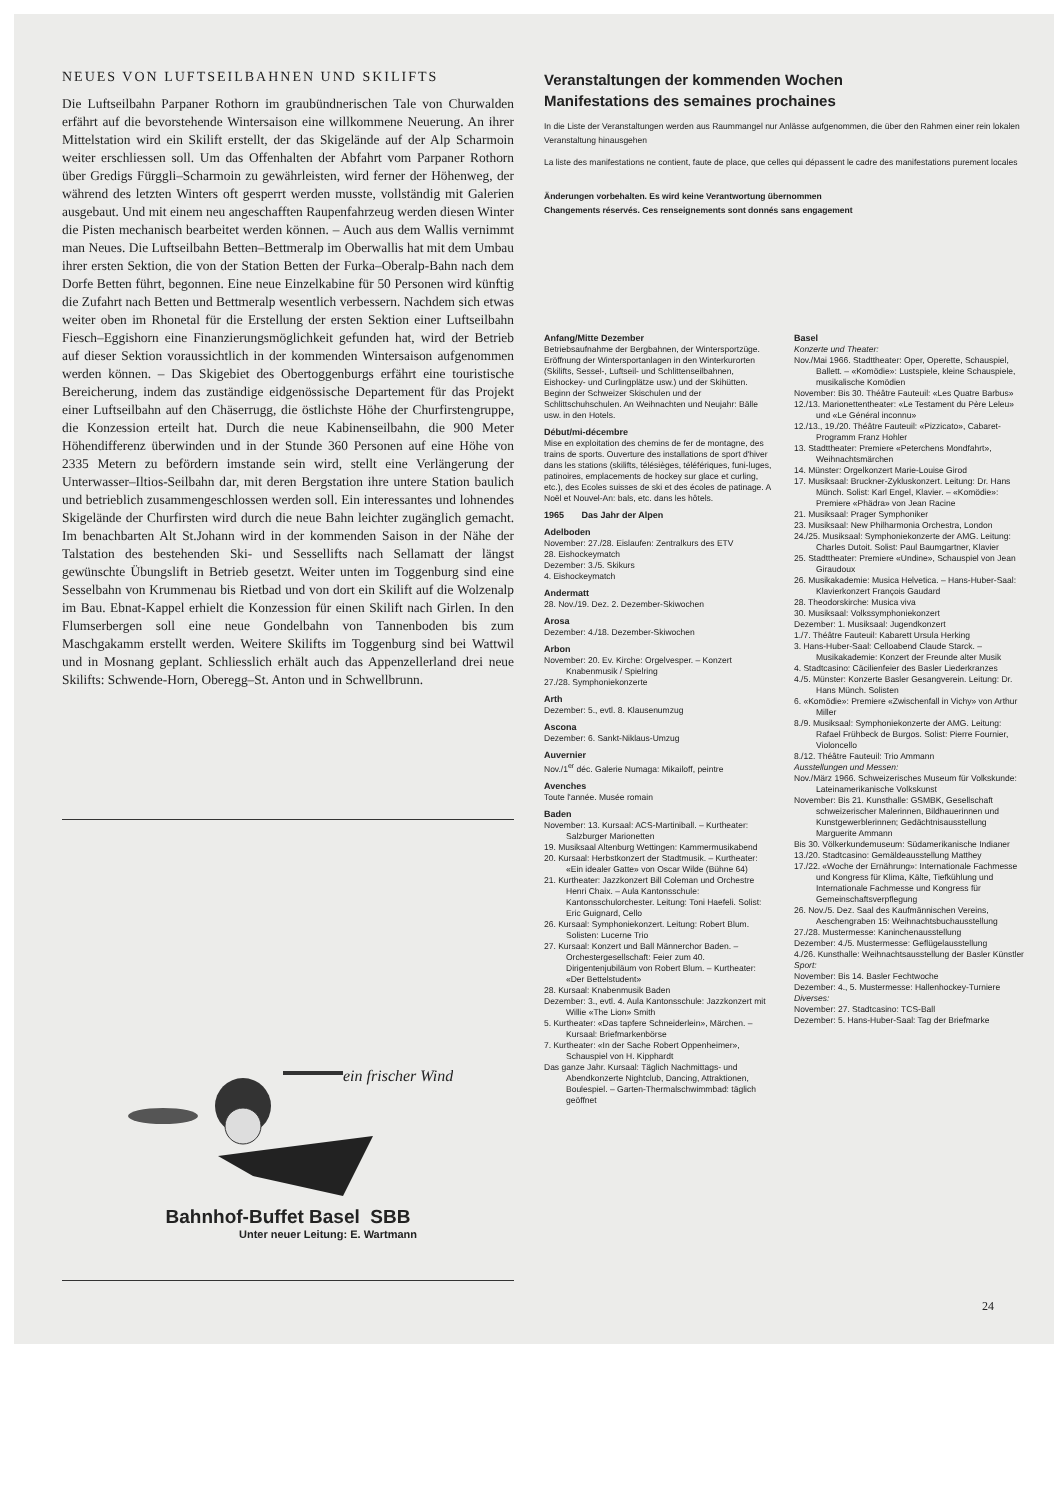NEUES VON LUFTSEILBAHNEN UND SKILIFTS
Die Luftseilbahn Parpaner Rothorn im graubündnerischen Tale von Churwalden erfährt auf die bevorstehende Wintersaison eine willkommene Neuerung. An ihrer Mittelstation wird ein Skilift erstellt, der das Skigelände auf der Alp Scharmoin weiter erschliessen soll. Um das Offenhalten der Abfahrt vom Parpaner Rothorn über Gredigs Fürggli–Scharmoin zu gewährleisten, wird ferner der Höhenweg, der während des letzten Winters oft gesperrt werden musste, vollständig mit Galerien ausgebaut. Und mit einem neu angeschafften Raupenfahrzeug werden diesen Winter die Pisten mechanisch bearbeitet werden können. – Auch aus dem Wallis vernimmt man Neues. Die Luftseilbahn Betten–Bettmeralp im Oberwallis hat mit dem Umbau ihrer ersten Sektion, die von der Station Betten der Furka–Oberalp-Bahn nach dem Dorfe Betten führt, begonnen. Eine neue Einzelkabine für 50 Personen wird künftig die Zufahrt nach Betten und Bettmeralp wesentlich verbessern. Nachdem sich etwas weiter oben im Rhonetal für die Erstellung der ersten Sektion einer Luftseilbahn Fiesch–Eggishorn eine Finanzierungsmöglichkeit gefunden hat, wird der Betrieb auf dieser Sektion voraussichtlich in der kommenden Wintersaison aufgenommen werden können. – Das Skigebiet des Obertoggenburgs erfährt eine touristische Bereicherung, indem das zuständige eidgenössische Departement für das Projekt einer Luftseilbahn auf den Chäserrugg, die östlichste Höhe der Churfirstengruppe, die Konzession erteilt hat. Durch die neue Kabinenseilbahn, die 900 Meter Höhendifferenz überwinden und in der Stunde 360 Personen auf eine Höhe von 2335 Metern zu befördern imstande sein wird, stellt eine Verlängerung der Unterwasser–Iltios-Seilbahn dar, mit deren Bergstation ihre untere Station baulich und betrieblich zusammengeschlossen werden soll. Ein interessantes und lohnendes Skigelände der Churfirsten wird durch die neue Bahn leichter zugänglich gemacht. Im benachbarten Alt St.Johann wird in der kommenden Saison in der Nähe der Talstation des bestehenden Ski- und Sessellifts nach Sellamatt der längst gewünschte Übungslift in Betrieb gesetzt. Weiter unten im Toggenburg sind eine Sesselbahn von Krummenau bis Rietbad und von dort ein Skilift auf die Wolzenalp im Bau. Ebnat-Kappel erhielt die Konzession für einen Skilift nach Girlen. In den Flumserbergen soll eine neue Gondelbahn von Tannenboden bis zum Maschgakamm erstellt werden. Weitere Skilifts im Toggenburg sind bei Wattwil und in Mosnang geplant. Schliesslich erhält auch das Appenzellerland drei neue Skilifts: Schwende-Horn, Oberegg–St. Anton und in Schwellbrunn.
ein frischer Wind
Bahnhof-Buffet Basel SBB
Unter neuer Leitung: E. Wartmann
Veranstaltungen der kommenden Wochen
Manifestations des semaines prochaines
In die Liste der Veranstaltungen werden aus Raummangel nur Anlässe aufgenommen, die über den Rahmen einer rein lokalen Veranstaltung hinausgehen
La liste des manifestations ne contient, faute de place, que celles qui dépassent le cadre des manifestations purement locales
Änderungen vorbehalten. Es wird keine Verantwortung übernommen
Changements réservés. Ces renseignements sont donnés sans engagement
Anfang/Mitte Dezember
Betriebsaufnahme der Bergbahnen, der Wintersportzüge. Eröffnung der Wintersportanlagen in den Winterkurorten (Skilifts, Sessel-, Luftseil- und Schlittenseilbahnen, Eishockey- und Curlingplätze usw.) und der Skihütten. Beginn der Schweizer Skischulen und der Schlittschuhschulen. An Weihnachten und Neujahr: Bälle usw. in den Hotels.
Début/mi-décembre
Mise en exploitation des chemins de fer de montagne, des trains de sports. Ouverture des installations de sport d'hiver dans les stations (skilifts, télésièges, téléfériques, funi-luges, patinoires, emplacements de hockey sur glace et curling, etc.), des Ecoles suisses de ski et des écoles de patinage. A Noël et Nouvel-An: bals, etc. dans les hôtels.
1965 Das Jahr der Alpen
Adelboden
November: 27./28. Eislaufen: Zentralkurs des ETV
28. Eishockeymatch
Dezember: 3./5. Skikurs
4. Eishockeymatch
Andermatt
28. Nov./19. Dez. 2. Dezember-Skiwochen
Arosa
Dezember: 4./18. Dezember-Skiwochen
Arbon
November: 20. Ev. Kirche: Orgelvesper. – Konzert Knabenmusik / Spielring
27./28. Symphoniekonzerte
Arth
Dezember: 5., evtl. 8. Klausenumzug
Ascona
Dezember: 6. Sankt-Niklaus-Umzug
Auvernier
Nov./1<sup>er</sup> déc. Galerie Numaga: Mikailoff, peintre
Avenches
Toute l'année. Musée romain
Baden
November: 13. Kursaal: ACS-Martiniball. – Kurtheater: Salzburger Marionetten
19. Musiksaal Altenburg Wettingen: Kammermusikabend
20. Kursaal: Herbstkonzert der Stadtmusik. – Kurtheater: «Ein idealer Gatte» von Oscar Wilde (Bühne 64)
21. Kurtheater: Jazzkonzert Bill Coleman und Orchestre Henri Chaix. – Aula Kantonsschule: Kantonsschulorchester. Leitung: Toni Haefeli. Solist: Eric Guignard, Cello
26. Kursaal: Symphoniekonzert. Leitung: Robert Blum. Solisten: Lucerne Trio
27. Kursaal: Konzert und Ball Männerchor Baden. – Orchestergesellschaft: Feier zum 40. Dirigentenjubiläum von Robert Blum. – Kurtheater: «Der Bettelstudent»
28. Kursaal: Knabenmusik Baden
Dezember: 3., evtl. 4. Aula Kantonsschule: Jazzkonzert mit Willie «The Lion» Smith
5. Kurtheater: «Das tapfere Schneiderlein», Märchen. – Kursaal: Briefmarkenbörse
7. Kurtheater: «In der Sache Robert Oppenheimer», Schauspiel von H. Kipphardt
Das ganze Jahr. Kursaal: Täglich Nachmittags- und Abendkonzerte Nightclub, Dancing, Attraktionen, Boulespiel. – Garten-Thermalschwimmbad: täglich geöffnet
Basel
Konzerte und Theater:
Nov./Mai 1966. Stadttheater: Oper, Operette, Schauspiel, Ballett. – «Komödie»: Lustspiele, kleine Schauspiele, musikalische Komödien
November: Bis 30. Théâtre Fauteuil: «Les Quatre Barbus»
12./13. Marionettentheater: «Le Testament du Père Leleu» und «Le Général inconnu»
12./13., 19./20. Théâtre Fauteuil: «Pizzicato», Cabaret-Programm Franz Hohler
13. Stadttheater: Premiere «Peterchens Mondfahrt», Weihnachtsmärchen
14. Münster: Orgelkonzert Marie-Louise Girod
17. Musiksaal: Bruckner-Zykluskonzert. Leitung: Dr. Hans Münch. Solist: Karl Engel, Klavier. – «Komödie»: Premiere «Phädra» von Jean Racine
21. Musiksaal: Prager Symphoniker
23. Musiksaal: New Philharmonia Orchestra, London
24./25. Musiksaal: Symphoniekonzerte der AMG. Leitung: Charles Dutoit. Solist: Paul Baumgartner, Klavier
25. Stadttheater: Premiere «Undine», Schauspiel von Jean Giraudoux
26. Musikakademie: Musica Helvetica. – Hans-Huber-Saal: Klavierkonzert François Gaudard
28. Theodorskirche: Musica viva
30. Musiksaal: Volkssymphoniekonzert
Dezember: 1. Musiksaal: Jugendkonzert
1./7. Théâtre Fauteuil: Kabarett Ursula Herking
3. Hans-Huber-Saal: Celloabend Claude Starck. – Musikakademie: Konzert der Freunde alter Musik
4. Stadtcasino: Cäcilienfeier des Basler Liederkranzes
4./5. Münster: Konzerte Basler Gesangverein. Leitung: Dr. Hans Münch. Solisten
6. «Komödie»: Premiere «Zwischenfall in Vichy» von Arthur Miller
8./9. Musiksaal: Symphoniekonzerte der AMG. Leitung: Rafael Frühbeck de Burgos. Solist: Pierre Fournier, Violoncello
8./12. Théâtre Fauteuil: Trio Ammann
Ausstellungen und Messen:
Nov./März 1966. Schweizerisches Museum für Volkskunde: Lateinamerikanische Volkskunst
November: Bis 21. Kunsthalle: GSMBK, Gesellschaft schweizerischer Malerinnen, Bildhauerinnen und Kunstgewerblerinnen; Gedächtnisausstellung Marguerite Ammann
Bis 30. Völkerkundemuseum: Südamerikanische Indianer
13./20. Stadtcasino: Gemäldeausstellung Matthey
17./22. «Woche der Ernährung»: Internationale Fachmesse und Kongress für Klima, Kälte, Tiefkühlung und Internationale Fachmesse und Kongress für Gemeinschaftsverpflegung
26. Nov./5. Dez. Saal des Kaufmännischen Vereins, Aeschengraben 15: Weihnachtsbuchausstellung
27./28. Mustermesse: Kaninchenausstellung
Dezember: 4./5. Mustermesse: Geflügelausstellung
4./26. Kunsthalle: Weihnachtsausstellung der Basler Künstler
Sport:
November: Bis 14. Basler Fechtwoche
Dezember: 4., 5. Mustermesse: Hallenhockey-Turniere
Diverses:
November: 27. Stadtcasino: TCS-Ball
Dezember: 5. Hans-Huber-Saal: Tag der Briefmarke
24